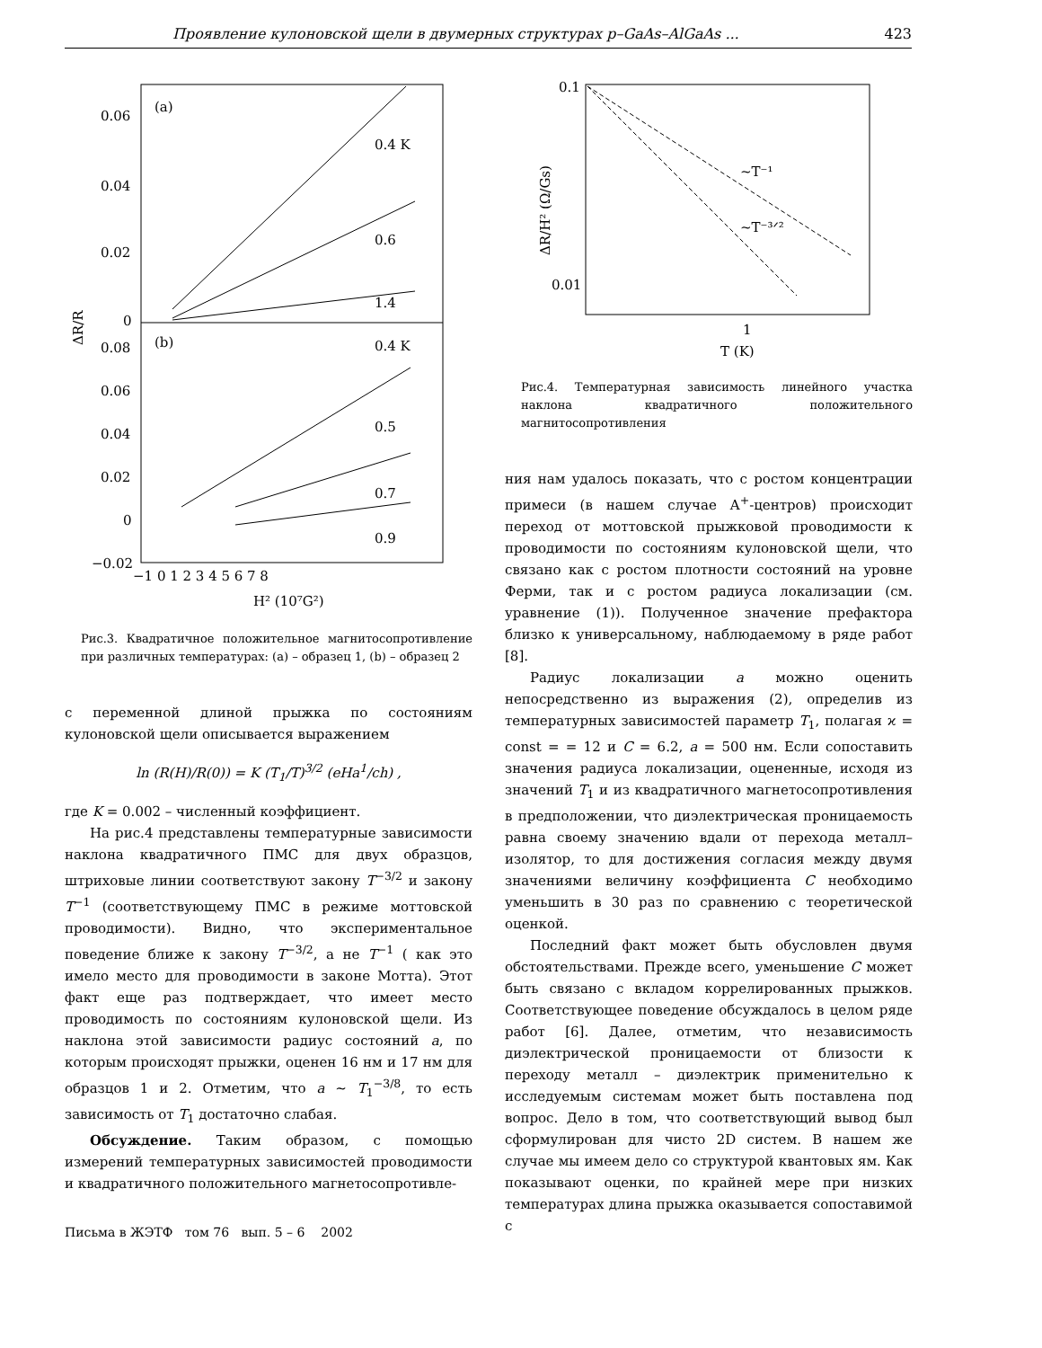Проявление кулоновской щели в двумерных структурах p–GaAs–AlGaAs ... 423
(a)
0.4 K
0.6
1.4
(b)
0.4 K
0.5
0.7
0.9
0.06
0.04
0.02
0
0.08
0.06
0.04
0.02
0
−0.02
−1 0 1 2 3 4 5 6 7 8
H² (10⁷G²)
ΔR/R
Рис.3. Квадратичное положительное магнитосопротивление при различных температурах: (a) – образец 1, (b) – образец 2
с переменной длиной прыжка по состояниям кулоновской щели описывается выражением
ln (R(H)/R(0)) = K (T<sub>1</sub>/T)<sup>3/2</sup> (eHa<sup>1</sup>/ch) ,
где K = 0.002 – численный коэффициент.
На рис.4 представлены температурные зависимости наклона квадратичного ПМС для двух образцов, штриховые линии соответствуют закону T<sup>−3/2</sup> и закону T<sup>−1</sup> (соответствующему ПМС в режиме моттовской проводимости). Видно, что экспериментальное поведение ближе к закону T<sup>−3/2</sup>, а не T<sup>−1</sup> ( как это имело место для проводимости в законе Мотта). Этот факт еще раз подтверждает, что имеет место проводимость по состояниям кулоновской щели. Из наклона этой зависимости радиус состояний a, по которым происходят прыжки, оценен 16 нм и 17 нм для образцов 1 и 2. Отметим, что a ∼ T<sub>1</sub><sup>−3/8</sup>, то есть зависимость от T<sub>1</sub> достаточно слабая.
Обсуждение. Таким образом, с помощью измерений температурных зависимостей проводимости и квадратичного положительного магнетосопротивле-
Письма в ЖЭТФ том 76 вып. 5 – 6 2002
0.1
0.01
1
T (K)
~T⁻¹
~T⁻³ᐟ²
ΔR/H² (Ω/Gs)
Рис.4. Температурная зависимость линейного участка наклона квадратичного положительного магнитосопротивления
ния нам удалось показать, что с ростом концентрации примеси (в нашем случае A<sup>+</sup>-центров) происходит переход от моттовской прыжковой проводимости к проводимости по состояниям кулоновской щели, что связано как с ростом плотности состояний на уровне Ферми, так и с ростом радиуса локализации (см. уравнение (1)). Полученное значение префактора близко к универсальному, наблюдаемому в ряде работ [8].
Радиус локализации a можно оценить непосредственно из выражения (2), определив из температурных зависимостей параметр T<sub>1</sub>, полагая ϰ = const = = 12 и C = 6.2, a = 500 нм. Если сопоставить значения радиуса локализации, оцененные, исходя из значений T<sub>1</sub> и из квадратичного магнетосопротивления в предположении, что диэлектрическая проницаемость равна своему значению вдали от перехода металл–изолятор, то для достижения согласия между двумя значениями величину коэффициента C необходимо уменьшить в 30 раз по сравнению с теоретической оценкой.
Последний факт может быть обусловлен двумя обстоятельствами. Прежде всего, уменьшение C может быть связано с вкладом коррелированных прыжков. Соответствующее поведение обсуждалось в целом ряде работ [6]. Далее, отметим, что независимость диэлектрической проницаемости от близости к переходу металл – диэлектрик применительно к исследуемым системам может быть поставлена под вопрос. Дело в том, что соответствующий вывод был сформулирован для чисто 2D систем. В нашем же случае мы имеем дело со структурой квантовых ям. Как показывают оценки, по крайней мере при низких температурах длина прыжка оказывается сопоставимой с